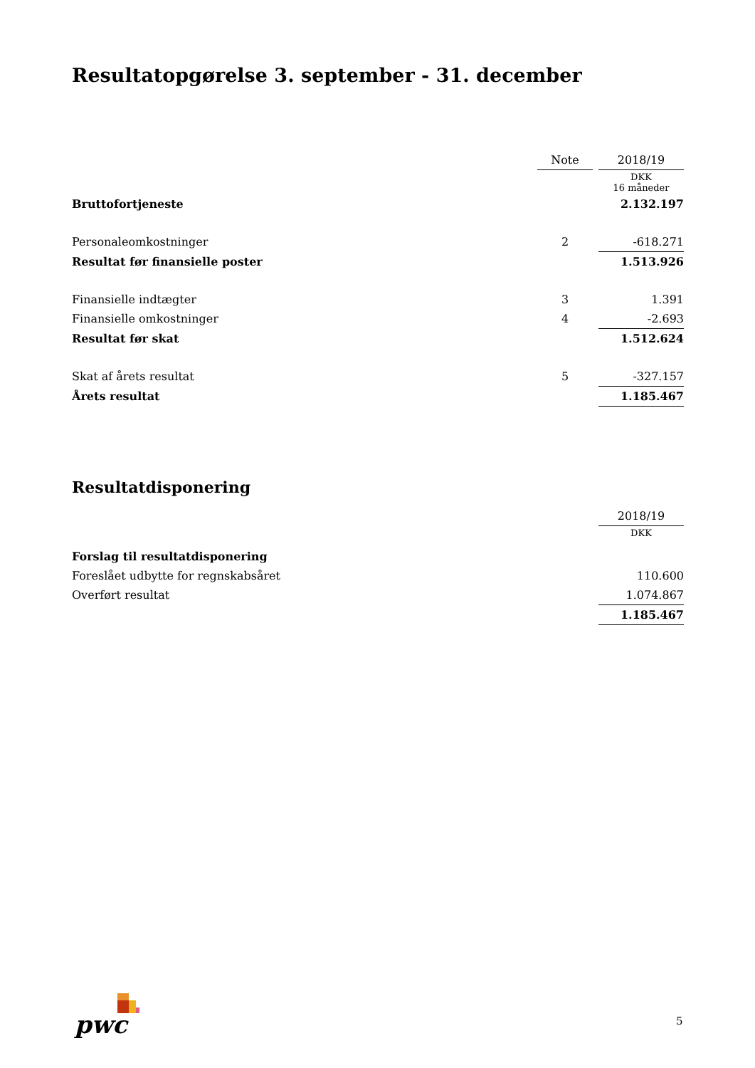Resultatopgørelse 3. september - 31. december
| | Note | | 2018/19 |
| | | | DKK 16 måneder |
| Bruttofortjeneste | | | 2.132.197 |
| Personaleomkostninger | 2 | | -618.271 |
| Resultat før finansielle poster | | | 1.513.926 |
| Finansielle indtægter | 3 | | 1.391 |
| Finansielle omkostninger | 4 | | -2.693 |
| Resultat før skat | | | 1.512.624 |
| Skat af årets resultat | 5 | | -327.157 |
| Årets resultat | | | 1.185.467 |
Resultatdisponering
| | 2018/19 |
| | DKK |
| Forslag til resultatdisponering | |
| Foreslået udbytte for regnskabsåret | 110.600 |
| Overført resultat | 1.074.867 |
| | 1.185.467 |
pwc
5